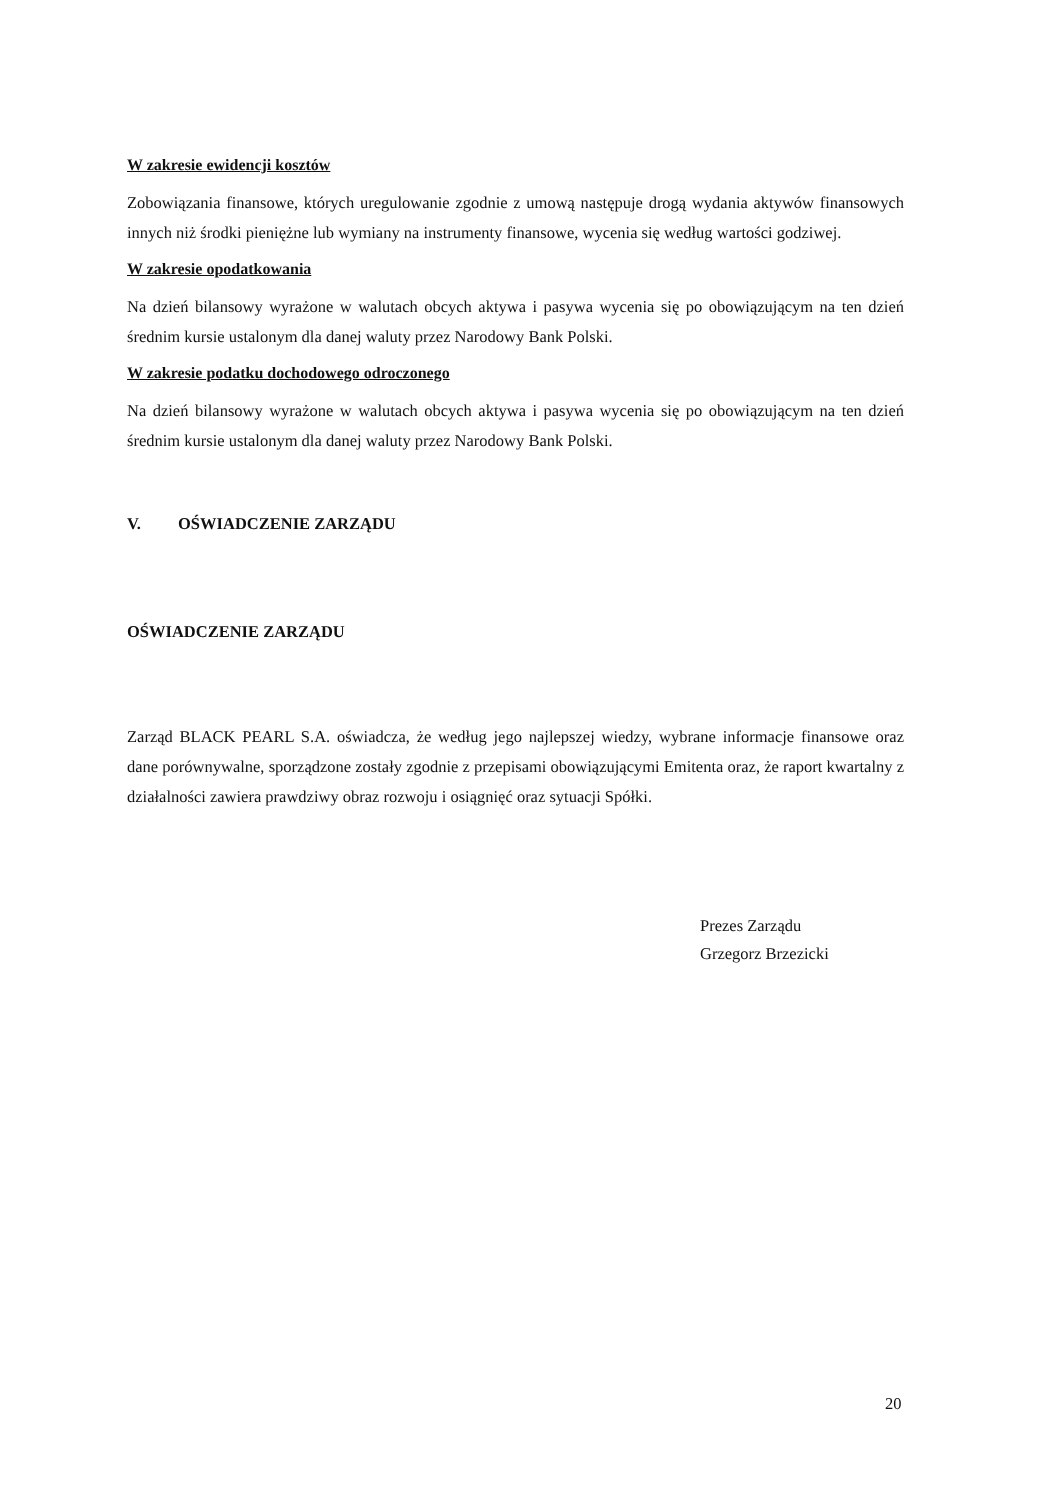W zakresie ewidencji kosztów
Zobowiązania finansowe, których uregulowanie zgodnie z umową następuje drogą wydania aktywów finansowych innych niż środki pieniężne lub wymiany na instrumenty finansowe, wycenia się według wartości godziwej.
W zakresie opodatkowania
Na dzień bilansowy wyrażone w walutach obcych aktywa i pasywa wycenia się po obowiązującym na ten dzień średnim kursie ustalonym dla danej waluty przez Narodowy Bank Polski.
W zakresie podatku dochodowego odroczonego
Na dzień bilansowy wyrażone w walutach obcych aktywa i pasywa wycenia się po obowiązującym na ten dzień średnim kursie ustalonym dla danej waluty przez Narodowy Bank Polski.
V. OŚWIADCZENIE ZARZĄDU
OŚWIADCZENIE ZARZĄDU
Zarząd BLACK PEARL S.A. oświadcza, że według jego najlepszej wiedzy, wybrane informacje finansowe oraz dane porównywalne, sporządzone zostały zgodnie z przepisami obowiązującymi Emitenta oraz, że raport kwartalny z działalności zawiera prawdziwy obraz rozwoju i osiągnięć oraz sytuacji Spółki.
Prezes Zarządu
Grzegorz Brzezicki
20